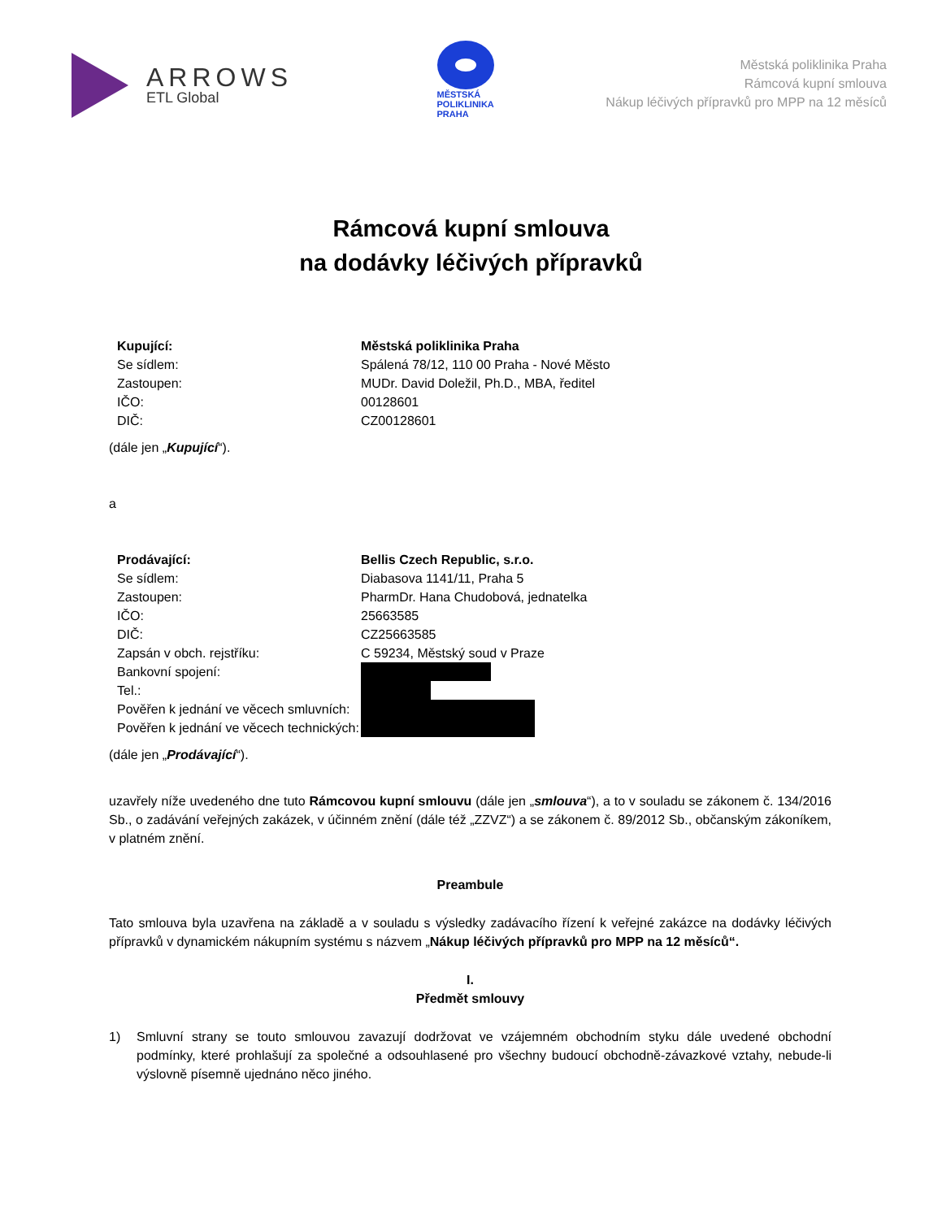ARROWS
ETL Global
MĚSTSKÁ
POLIKLINIKA
PRAHA
Městská poliklinika Praha
Rámcová kupní smlouva
Nákup léčivých přípravků pro MPP na 12 měsíců
Rámcová kupní smlouva
na dodávky léčivých přípravků
| Kupující: | Městská poliklinika Praha |
| Se sídlem: | Spálená 78/12, 110 00 Praha - Nové Město |
| Zastoupen: | MUDr. David Doležil, Ph.D., MBA, ředitel |
| IČO: | 00128601 |
| DIČ: | CZ00128601 |
(dále jen „Kupující“).
a
| Prodávající: | Bellis Czech Republic, s.r.o. |
| Se sídlem: | Diabasova 1141/11, Praha 5 |
| Zastoupen: | PharmDr. Hana Chudobová, jednatelka |
| IČO: | 25663585 |
| DIČ: | CZ25663585 |
| Zapsán v obch. rejstříku: | C 59234, Městský soud v Praze |
| Bankovní spojení: | |
| Tel.: | |
| Pověřen k jednání ve věcech smluvních: | |
| Pověřen k jednání ve věcech technických: | |
(dále jen „Prodávající“).
uzavřely níže uvedeného dne tuto Rámcovou kupní smlouvu (dále jen „smlouva“), a to v souladu se zákonem č. 134/2016 Sb., o zadávání veřejných zakázek, v účinném znění (dále též „ZZVZ“) a se zákonem č. 89/2012 Sb., občanským zákoníkem, v platném znění.
Preambule
Tato smlouva byla uzavřena na základě a v souladu s výsledky zadávacího řízení k veřejné zakázce na dodávky léčivých přípravků v dynamickém nákupním systému s názvem „Nákup léčivých přípravků pro MPP na 12 měsíců“.
I.
Předmět smlouvy
1) Smluvní strany se touto smlouvou zavazují dodržovat ve vzájemném obchodním styku dále uvedené obchodní podmínky, které prohlašují za společné a odsouhlasené pro všechny budoucí obchodně-závazkové vztahy, nebude-li výslovně písemně ujednáno něco jiného.